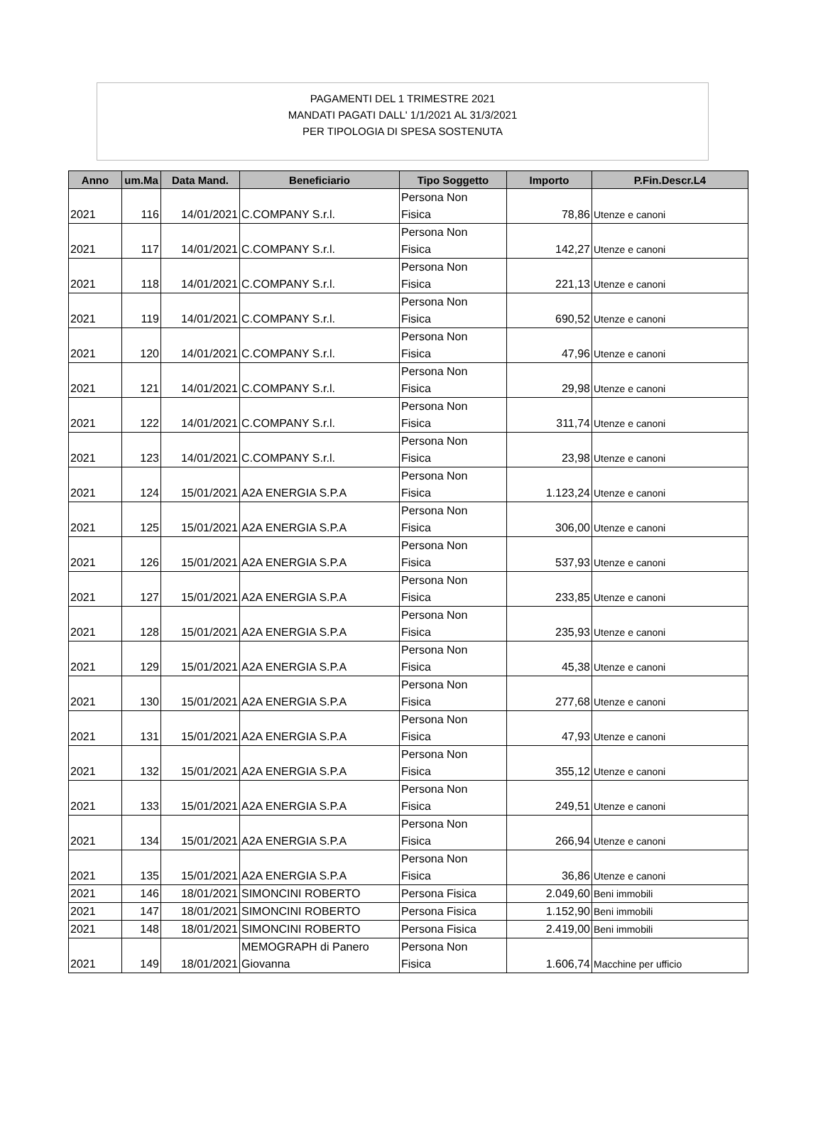PAGAMENTI DEL 1 TRIMESTRE 2021
MANDATI PAGATI DALL' 1/1/2021 AL 31/3/2021
PER TIPOLOGIA DI SPESA SOSTENUTA
| Anno | um.Ma | Data Mand. | Beneficiario | Tipo Soggetto | Importo | P.Fin.Descr.L4 |
| --- | --- | --- | --- | --- | --- | --- |
| 2021 | 116 | 14/01/2021 | C.COMPANY S.r.l. | Persona Non Fisica | 78,86 | Utenze e canoni |
| 2021 | 117 | 14/01/2021 | C.COMPANY S.r.l. | Persona Non Fisica | 142,27 | Utenze e canoni |
| 2021 | 118 | 14/01/2021 | C.COMPANY S.r.l. | Persona Non Fisica | 221,13 | Utenze e canoni |
| 2021 | 119 | 14/01/2021 | C.COMPANY S.r.l. | Persona Non Fisica | 690,52 | Utenze e canoni |
| 2021 | 120 | 14/01/2021 | C.COMPANY S.r.l. | Persona Non Fisica | 47,96 | Utenze e canoni |
| 2021 | 121 | 14/01/2021 | C.COMPANY S.r.l. | Persona Non Fisica | 29,98 | Utenze e canoni |
| 2021 | 122 | 14/01/2021 | C.COMPANY S.r.l. | Persona Non Fisica | 311,74 | Utenze e canoni |
| 2021 | 123 | 14/01/2021 | C.COMPANY S.r.l. | Persona Non Fisica | 23,98 | Utenze e canoni |
| 2021 | 124 | 15/01/2021 | A2A ENERGIA S.P.A | Persona Non Fisica | 1.123,24 | Utenze e canoni |
| 2021 | 125 | 15/01/2021 | A2A ENERGIA S.P.A | Persona Non Fisica | 306,00 | Utenze e canoni |
| 2021 | 126 | 15/01/2021 | A2A ENERGIA S.P.A | Persona Non Fisica | 537,93 | Utenze e canoni |
| 2021 | 127 | 15/01/2021 | A2A ENERGIA S.P.A | Persona Non Fisica | 233,85 | Utenze e canoni |
| 2021 | 128 | 15/01/2021 | A2A ENERGIA S.P.A | Persona Non Fisica | 235,93 | Utenze e canoni |
| 2021 | 129 | 15/01/2021 | A2A ENERGIA S.P.A | Persona Non Fisica | 45,38 | Utenze e canoni |
| 2021 | 130 | 15/01/2021 | A2A ENERGIA S.P.A | Persona Non Fisica | 277,68 | Utenze e canoni |
| 2021 | 131 | 15/01/2021 | A2A ENERGIA S.P.A | Persona Non Fisica | 47,93 | Utenze e canoni |
| 2021 | 132 | 15/01/2021 | A2A ENERGIA S.P.A | Persona Non Fisica | 355,12 | Utenze e canoni |
| 2021 | 133 | 15/01/2021 | A2A ENERGIA S.P.A | Persona Non Fisica | 249,51 | Utenze e canoni |
| 2021 | 134 | 15/01/2021 | A2A ENERGIA S.P.A | Persona Non Fisica | 266,94 | Utenze e canoni |
| 2021 | 135 | 15/01/2021 | A2A ENERGIA S.P.A | Persona Non Fisica | 36,86 | Utenze e canoni |
| 2021 | 146 | 18/01/2021 | SIMONCINI ROBERTO | Persona Fisica | 2.049,60 | Beni immobili |
| 2021 | 147 | 18/01/2021 | SIMONCINI ROBERTO | Persona Fisica | 1.152,90 | Beni immobili |
| 2021 | 148 | 18/01/2021 | SIMONCINI ROBERTO | Persona Fisica | 2.419,00 | Beni immobili |
| 2021 | 149 | 18/01/2021 | MEMOGRAPH di Panero Giovanna | Persona Non Fisica | 1.606,74 | Macchine per ufficio |